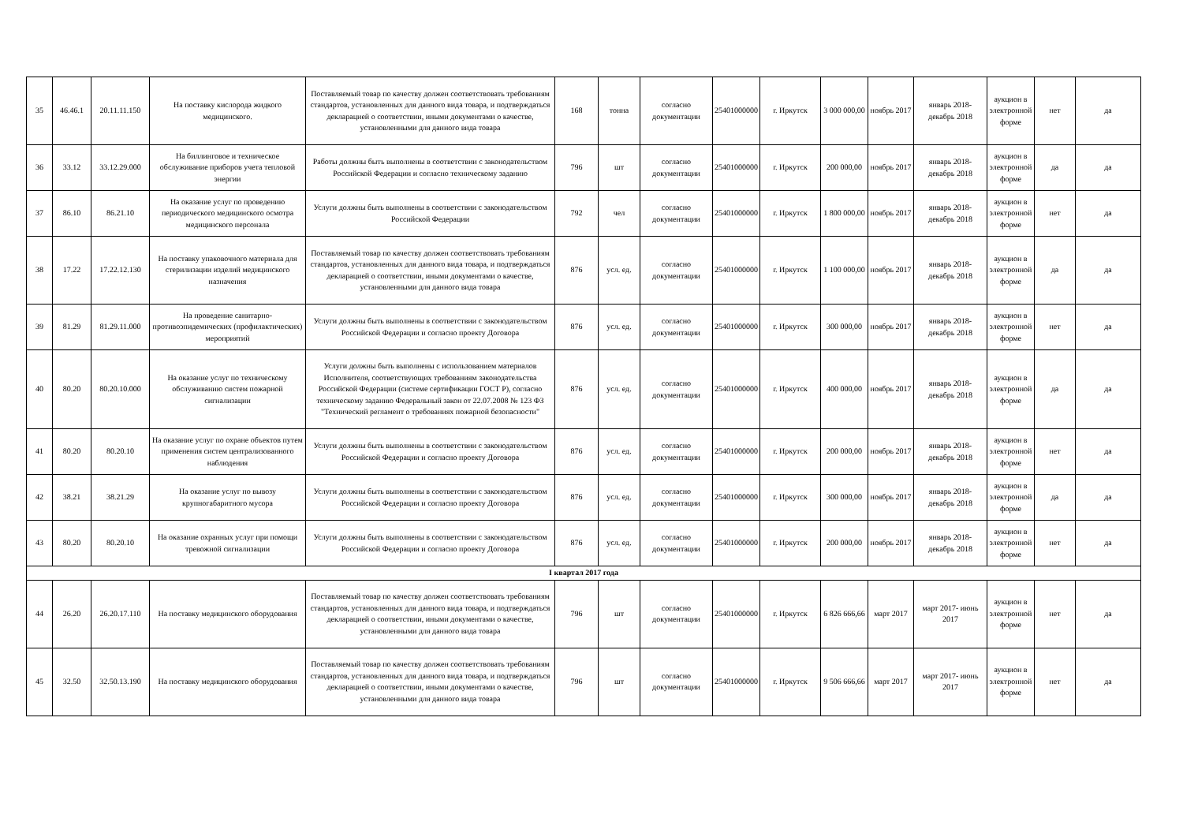| 35 | 46.46.1 | 20.11.11.150 | На поставку кислорода жидкого медицинского. | Поставляемый товар по качеству должен соответствовать требованиям стандартов, установленных для данного вида товара, и подтверждаться декларацией о соответствии, иными документами о качестве, установленными для данного вида товара | 168 | тонна | согласно документации | 25401000000 | г. Иркутск | 3 000 000,00 | ноябрь 2017 | январь 2018- декабрь 2018 | аукцион в электронной форме | нет | да |
| 36 | 33.12 | 33.12.29.000 | На биллинговое и техническое обслуживание приборов учета тепловой энергии | Работы должны быть выполнены в соответствии с законодательством Российской Федерации и согласно техническому заданию | 796 | шт | согласно документации | 25401000000 | г. Иркутск | 200 000,00 | ноябрь 2017 | январь 2018- декабрь 2018 | аукцион в электронной форме | да | да |
| 37 | 86.10 | 86.21.10 | На оказание услуг по проведению периодического медицинского осмотра медицинского персонала | Услуги должны быть выполнены в соответствии с законодательством Российской Федерации | 792 | чел | согласно документации | 25401000000 | г. Иркутск | 1 800 000,00 | ноябрь 2017 | январь 2018- декабрь 2018 | аукцион в электронной форме | нет | да |
| 38 | 17.22 | 17.22.12.130 | На поставку упаковочного материала для стерилизации изделий медицинского назначения | Поставляемый товар по качеству должен соответствовать требованиям стандартов, установленных для данного вида товара, и подтверждаться декларацией о соответствии, иными документами о качестве, установленными для данного вида товара | 876 | усл. ед. | согласно документации | 25401000000 | г. Иркутск | 1 100 000,00 | ноябрь 2017 | январь 2018- декабрь 2018 | аукцион в электронной форме | да | да |
| 39 | 81.29 | 81.29.11.000 | На проведение санитарно-противоэпидемических (профилактических) мероприятий | Услуги должны быть выполнены в соответствии с законодательством Российской Федерации и согласно проекту Договора | 876 | усл. ед. | согласно документации | 25401000000 | г. Иркутск | 300 000,00 | ноябрь 2017 | январь 2018- декабрь 2018 | аукцион в электронной форме | нет | да |
| 40 | 80.20 | 80.20.10.000 | На оказание услуг по техническому обслуживанию систем пожарной сигнализации | Услуги должны быть выполнены с использованием материалов Исполнителя, соответствующих требованиям законодательства Российской Федерации (системе сертификации ГОСТ Р), согласно техническому заданию Федеральный закон от 22.07.2008 № 123 ФЗ "Технический регламент о требованиях пожарной безопасности" | 876 | усл. ед. | согласно документации | 25401000000 | г. Иркутск | 400 000,00 | ноябрь 2017 | январь 2018- декабрь 2018 | аукцион в электронной форме | да | да |
| 41 | 80.20 | 80.20.10 | На оказание услуг по охране объектов путем применения систем централизованного наблюдения | Услуги должны быть выполнены в соответствии с законодательством Российской Федерации и согласно проекту Договора | 876 | усл. ед. | согласно документации | 25401000000 | г. Иркутск | 200 000,00 | ноябрь 2017 | январь 2018- декабрь 2018 | аукцион в электронной форме | нет | да |
| 42 | 38.21 | 38.21.29 | На оказание услуг по вывозу крупногабаритного мусора | Услуги должны быть выполнены в соответствии с законодательством Российской Федерации и согласно проекту Договора | 876 | усл. ед. | согласно документации | 25401000000 | г. Иркутск | 300 000,00 | ноябрь 2017 | январь 2018- декабрь 2018 | аукцион в электронной форме | да | да |
| 43 | 80.20 | 80.20.10 | На оказание охранных услуг при помощи тревожной сигнализации | Услуги должны быть выполнены в соответствии с законодательством Российской Федерации и согласно проекту Договора | 876 | усл. ед. | согласно документации | 25401000000 | г. Иркутск | 200 000,00 | ноябрь 2017 | январь 2018- декабрь 2018 | аукцион в электронной форме | нет | да |
| I квартал 2017 года | | | | | | | | | | | | | | | |
| 44 | 26.20 | 26.20.17.110 | На поставку медицинского оборудования | Поставляемый товар по качеству должен соответствовать требованиям стандартов, установленных для данного вида товара, и подтверждаться декларацией о соответствии, иными документами о качестве, установленными для данного вида товара | 796 | шт | согласно документации | 25401000000 | г. Иркутск | 6 826 666,66 | март 2017 | март 2017- июнь 2017 | аукцион в электронной форме | нет | да |
| 45 | 32.50 | 32.50.13.190 | На поставку медицинского оборудования | Поставляемый товар по качеству должен соответствовать требованиям стандартов, установленных для данного вида товара, и подтверждаться декларацией о соответствии, иными документами о качестве, установленными для данного вида товара | 796 | шт | согласно документации | 25401000000 | г. Иркутск | 9 506 666,66 | март 2017 | март 2017- июнь 2017 | аукцион в электронной форме | нет | да |